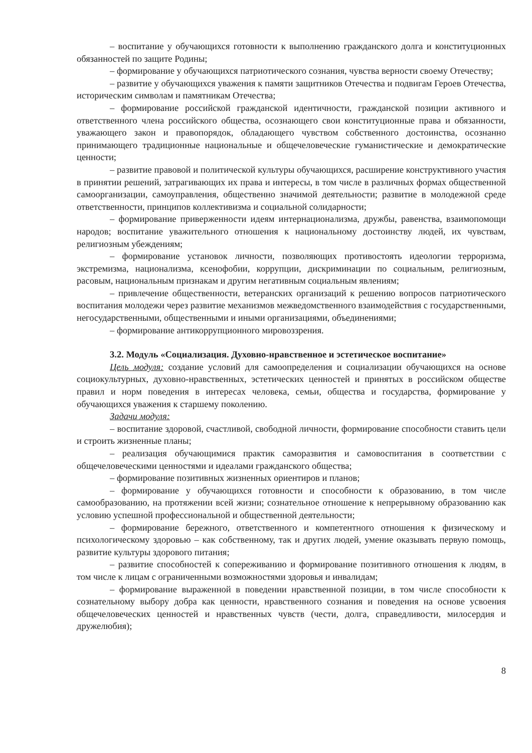– воспитание у обучающихся готовности к выполнению гражданского долга и конституционных обязанностей по защите Родины;
– формирование у обучающихся патриотического сознания, чувства верности своему Отечеству;
– развитие у обучающихся уважения к памяти защитников Отечества и подвигам Героев Отечества, историческим символам и памятникам Отечества;
– формирование российской гражданской идентичности, гражданской позиции активного и ответственного члена российского общества, осознающего свои конституционные права и обязанности, уважающего закон и правопорядок, обладающего чувством собственного достоинства, осознанно принимающего традиционные национальные и общечеловеческие гуманистические и демократические ценности;
– развитие правовой и политической культуры обучающихся, расширение конструктивного участия в принятии решений, затрагивающих их права и интересы, в том числе в различных формах общественной самоорганизации, самоуправления, общественно значимой деятельности; развитие в молодежной среде ответственности, принципов коллективизма и социальной солидарности;
– формирование приверженности идеям интернационализма, дружбы, равенства, взаимопомощи народов; воспитание уважительного отношения к национальному достоинству людей, их чувствам, религиозным убеждениям;
– формирование установок личности, позволяющих противостоять идеологии терроризма, экстремизма, национализма, ксенофобии, коррупции, дискриминации по социальным, религиозным, расовым, национальным признакам и другим негативным социальным явлениям;
– привлечение общественности, ветеранских организаций к решению вопросов патриотического воспитания молодежи через развитие механизмов межведомственного взаимодействия с государственными, негосударственными, общественными и иными организациями, объединениями;
– формирование антикоррупционного мировоззрения.
3.2. Модуль «Социализация. Духовно-нравственное и эстетическое воспитание»
Цель модуля: создание условий для самоопределения и социализации обучающихся на основе социокультурных, духовно-нравственных, эстетических ценностей и принятых в российском обществе правил и норм поведения в интересах человека, семьи, общества и государства, формирование у обучающихся уважения к старшему поколению.
Задачи модуля:
– воспитание здоровой, счастливой, свободной личности, формирование способности ставить цели и строить жизненные планы;
– реализация обучающимися практик саморазвития и самовоспитания в соответствии с общечеловеческими ценностями и идеалами гражданского общества;
– формирование позитивных жизненных ориентиров и планов;
– формирование у обучающихся готовности и способности к образованию, в том числе самообразованию, на протяжении всей жизни; сознательное отношение к непрерывному образованию как условию успешной профессиональной и общественной деятельности;
– формирование бережного, ответственного и компетентного отношения к физическому и психологическому здоровью – как собственному, так и других людей, умение оказывать первую помощь, развитие культуры здорового питания;
– развитие способностей к сопереживанию и формирование позитивного отношения к людям, в том числе к лицам с ограниченными возможностями здоровья и инвалидам;
– формирование выраженной в поведении нравственной позиции, в том числе способности к сознательному выбору добра как ценности, нравственного сознания и поведения на основе усвоения общечеловеческих ценностей и нравственных чувств (чести, долга, справедливости, милосердия и дружелюбия);
8